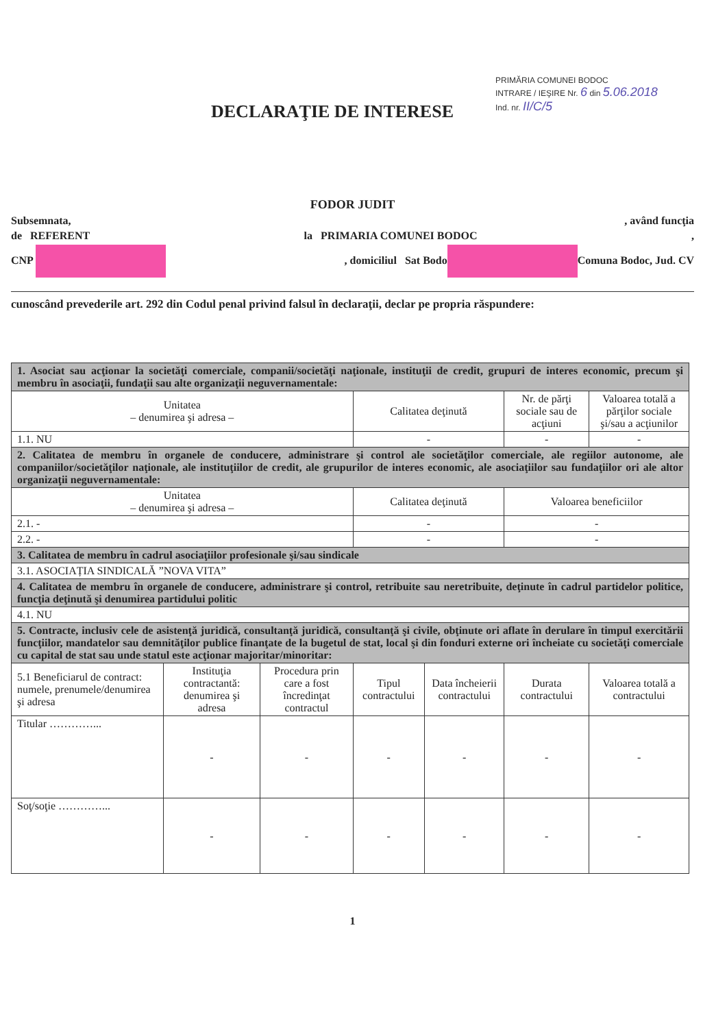DECLARAŢIE DE INTERESE
PRIMĂRIA COMUNEI BODOC
INTRARE / IEŞIRE Nr. 6 din 5.06.2018
Ind. nr. II/C/5
FODOR JUDIT
Subsemnata,, având funcţia
de REFERENT la PRIMARIA COMUNEI BODOC,
CNP , domiciliul Sat Bodo Comuna Bodoc, Jud. CV
cunoscând prevederile art. 292 din Codul penal privind falsul în declaraţii, declar pe propria răspundere:
| 1. Asociat sau acţionar la societăţi comerciale, companii/societăţi naţionale, instituţii de credit, grupuri de interes economic, precum şi membru în asociaţii, fundaţii sau alte organizaţii neguvernamentale: | | | | | | |
| Unitatea – denumirea şi adresa – | | | Calitatea deţinută | | Nr. de părţi sociale sau de acţiuni | Valoarea totală a părţilor sociale şi/sau a acţiunilor |
| 1.1. NU | | | - | | - | - |
| 2. Calitatea de membru în organele de conducere, administrare şi control ale societăţilor comerciale, ale regiilor autonome, ale companiilor/societăţilor naţionale, ale instituţiilor de credit, ale grupurilor de interes economic, ale asociaţiilor sau fundaţiilor ori ale altor organizaţii neguvernamentale: | | | | | | |
| Unitatea – denumirea şi adresa – | | | Calitatea deţinută | | Valoarea beneficiilor | |
| 2.1. - | | | - | | - | |
| 2.2. - | | | - | | - | |
| 3. Calitatea de membru în cadrul asociaţiilor profesionale şi/sau sindicale | | | | | | |
| 3.1. ASOCIAȚIA SINDICALĂ ”NOVA VITA” | | | | | | |
| 4. Calitatea de membru în organele de conducere, administrare şi control, retribuite sau neretribuite, deţinute în cadrul partidelor politice, funcţia deţinută şi denumirea partidului politic | | | | | | |
| 4.1. NU | | | | | | |
| 5. Contracte, inclusiv cele de asistenţă juridică, consultanţă juridică, consultanţă şi civile, obţinute ori aflate în derulare în timpul exercitării funcţiilor, mandatelor sau demnităţilor publice finanţate de la bugetul de stat, local şi din fonduri externe ori încheiate cu societăţi comerciale cu capital de stat sau unde statul este acţionar majoritar/minoritar: | | | | | | |
| 5.1 Beneficiarul de contract: numele, prenumele/denumirea şi adresa | Instituţia contractantă: denumirea şi adresa | Procedura prin care a fost încredinţat contractul | Tipul contractului | Data încheierii contractului | Durata contractului | Valoarea totală a contractului |
| Titular …………... | - | - | - | - | - | - |
| Soţ/soţie …………... | - | - | - | - | - | - |
1